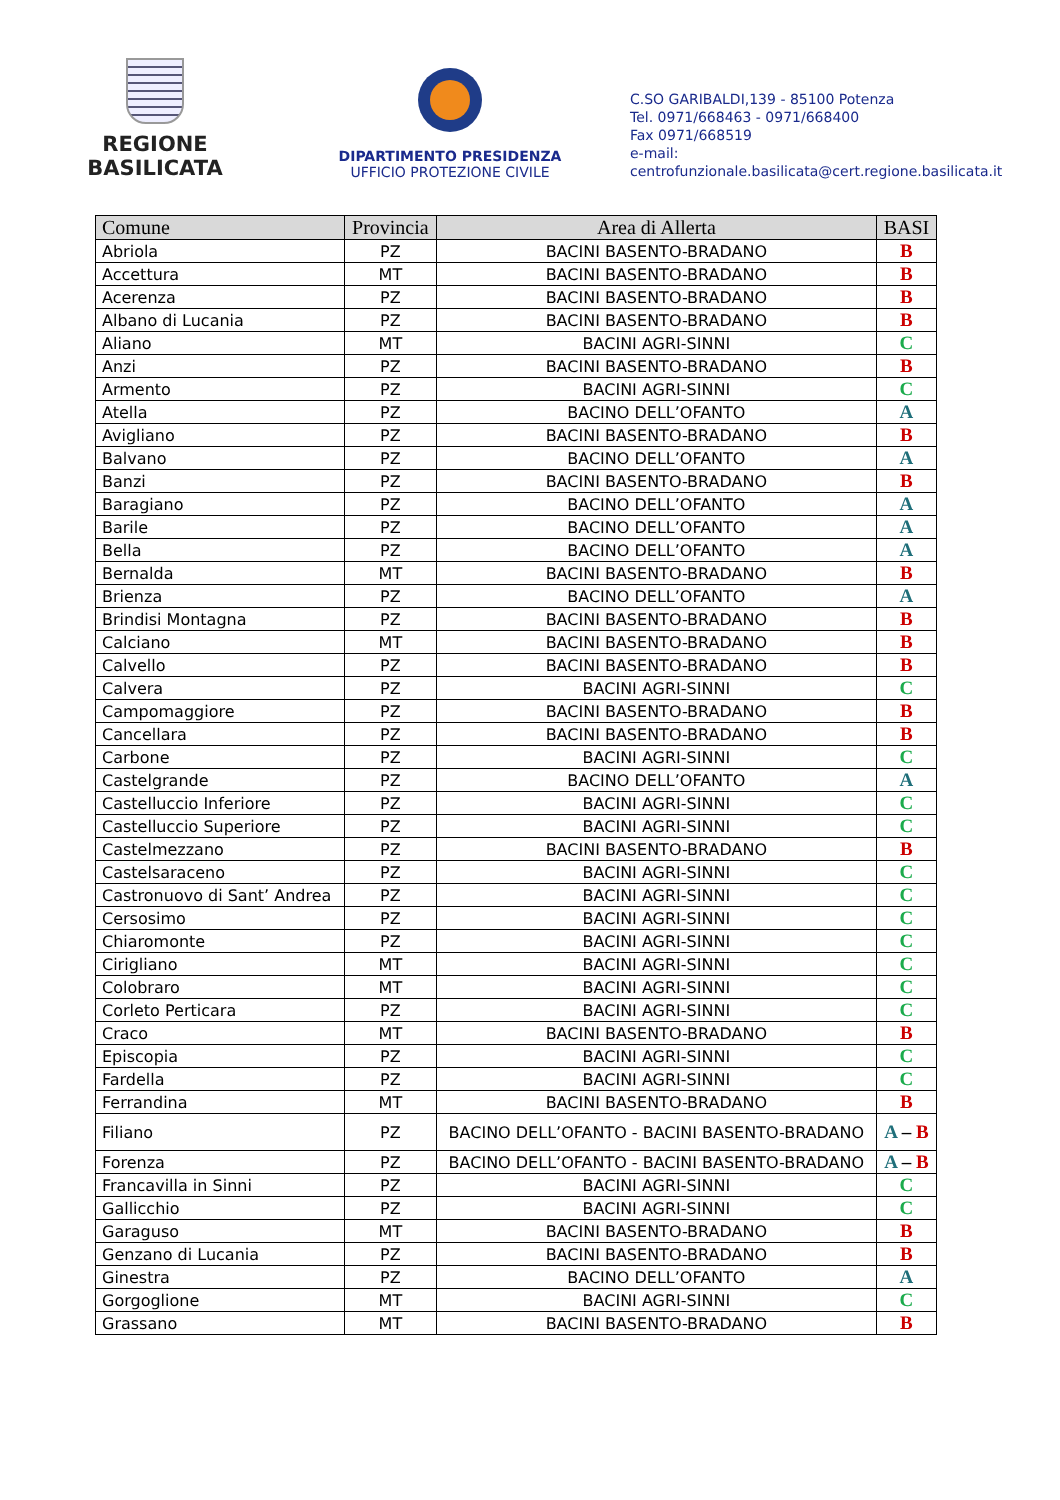REGIONE BASILICATA
DIPARTIMENTO PRESIDENZA
UFFICIO PROTEZIONE CIVILE
C.SO GARIBALDI,139 - 85100 Potenza
Tel. 0971/668463 - 0971/668400
Fax 0971/668519
e-mail:
centrofunzionale.basilicata@cert.regione.basilicata.it
| Comune | Provincia | Area di Allerta | BASI |
| --- | --- | --- | --- |
| Abriola | PZ | BACINI BASENTO-BRADANO | B |
| Accettura | MT | BACINI BASENTO-BRADANO | B |
| Acerenza | PZ | BACINI BASENTO-BRADANO | B |
| Albano di Lucania | PZ | BACINI BASENTO-BRADANO | B |
| Aliano | MT | BACINI AGRI-SINNI | C |
| Anzi | PZ | BACINI BASENTO-BRADANO | B |
| Armento | PZ | BACINI AGRI-SINNI | C |
| Atella | PZ | BACINO DELL’OFANTO | A |
| Avigliano | PZ | BACINI BASENTO-BRADANO | B |
| Balvano | PZ | BACINO DELL’OFANTO | A |
| Banzi | PZ | BACINI BASENTO-BRADANO | B |
| Baragiano | PZ | BACINO DELL’OFANTO | A |
| Barile | PZ | BACINO DELL’OFANTO | A |
| Bella | PZ | BACINO DELL’OFANTO | A |
| Bernalda | MT | BACINI BASENTO-BRADANO | B |
| Brienza | PZ | BACINO DELL’OFANTO | A |
| Brindisi Montagna | PZ | BACINI BASENTO-BRADANO | B |
| Calciano | MT | BACINI BASENTO-BRADANO | B |
| Calvello | PZ | BACINI BASENTO-BRADANO | B |
| Calvera | PZ | BACINI AGRI-SINNI | C |
| Campomaggiore | PZ | BACINI BASENTO-BRADANO | B |
| Cancellara | PZ | BACINI BASENTO-BRADANO | B |
| Carbone | PZ | BACINI AGRI-SINNI | C |
| Castelgrande | PZ | BACINO DELL’OFANTO | A |
| Castelluccio Inferiore | PZ | BACINI AGRI-SINNI | C |
| Castelluccio Superiore | PZ | BACINI AGRI-SINNI | C |
| Castelmezzano | PZ | BACINI BASENTO-BRADANO | B |
| Castelsaraceno | PZ | BACINI AGRI-SINNI | C |
| Castronuovo di Sant’ Andrea | PZ | BACINI AGRI-SINNI | C |
| Cersosimo | PZ | BACINI AGRI-SINNI | C |
| Chiaromonte | PZ | BACINI AGRI-SINNI | C |
| Cirigliano | MT | BACINI AGRI-SINNI | C |
| Colobraro | MT | BACINI AGRI-SINNI | C |
| Corleto Perticara | PZ | BACINI AGRI-SINNI | C |
| Craco | MT | BACINI BASENTO-BRADANO | B |
| Episcopia | PZ | BACINI AGRI-SINNI | C |
| Fardella | PZ | BACINI AGRI-SINNI | C |
| Ferrandina | MT | BACINI BASENTO-BRADANO | B |
| Filiano | PZ | BACINO DELL’OFANTO - BACINI BASENTO-BRADANO | A – B |
| Forenza | PZ | BACINO DELL’OFANTO - BACINI BASENTO-BRADANO | A – B |
| Francavilla in Sinni | PZ | BACINI AGRI-SINNI | C |
| Gallicchio | PZ | BACINI AGRI-SINNI | C |
| Garaguso | MT | BACINI BASENTO-BRADANO | B |
| Genzano di Lucania | PZ | BACINI BASENTO-BRADANO | B |
| Ginestra | PZ | BACINO DELL’OFANTO | A |
| Gorgoglione | MT | BACINI AGRI-SINNI | C |
| Grassano | MT | BACINI BASENTO-BRADANO | B |